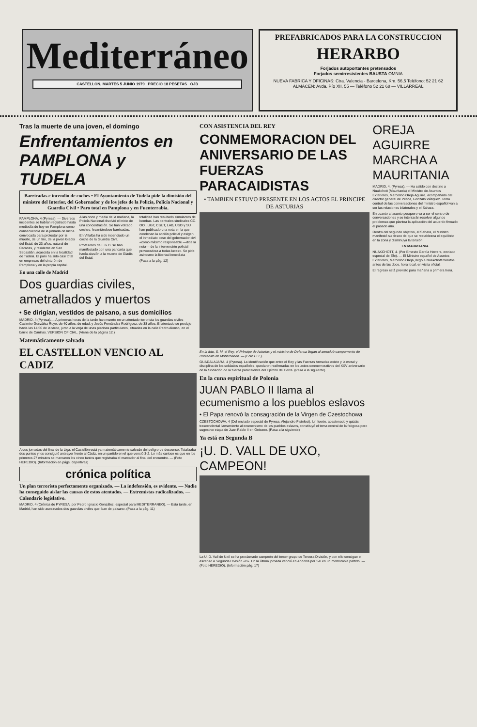Mediterráneo
CASTELLON, MARTES 5 JUNIO 1979 PRECIO 18 PESETAS OJD
PREFABRICADOS PARA LA CONSTRUCCION
HERARBO
Forjados autoportantes pretensados
Forjados semirresistentes BAUSTA OMNIA
NUEVA FABRICA Y OFICINAS: Ctra. Valencia - Barcelona, Km. 56,5 Teléfono: 52 21 62
ALMACEN: Avda. Pío XII, 55 — Teléfono 52 21 68 — VILLARREAL
Tras la muerte de una joven, el domingo
Enfrentamientos en PAMPLONA y TUDELA
Barricadas e incendio de coches • El Ayuntamiento de Tudela pide la dimisión del ministro del Interior, del Gobernador y de los jefes de la Policía, Policía Nacional y Guardia Civil • Paro total en Pamplona y en Fuenterrabía.
PAMPLONA, 4 (Pyresa). — Diversos incidentes se habían registrado hasta mediodía de hoy en Pamplona como consecuencia de la jornada de lucha convocada para protestar por la muerte, de un tiro, de la joven Gladis del Estal, de 23 años, natural de Caracas, y residente en San Sebastián, acaecida en la localidad de Tudela. El paro ha sido casi total en empresas del cinturón de Pamplona y en la propia capital.
A las once y media de la mañana, la Policía Nacional disolvió el inicio de una concentración. Se han volcado coches, levantándose barricadas.
En Villalba ha sido incendiado un coche de la Guardia Civil.
Profesores de E.G.B. se han manifestado con una pancarta que hacía alusión a la muerte de Gladis del Estal.
totalidad han resultado simulacros de bombas. Las centrales sindicales CC. OO., UGT, CSUT, LAB, USO y SU han publicado una nota en la que condenan la acción policial y exigen el inmediato cese del gobernador civil «como máximo responsable —dice la nota— de la intervención policial provocadora a todas luces». Se pide asimismo la libertad inmediata
(Pasa a la pág. 12)
En una calle de Madrid
Dos guardias civiles, ametrallados y muertos
• Se dirigían, vestidos de paisano, a sus domicilios
MADRID, 4 (Pyresa).— A primeras horas de la tarde han muerto en un atentado terrorista los guardias civiles Casimiro González Royo, de 40 años, de edad, y Jesús Fernández Rodríguez, de 38 años. El atentado se produjo hacia las 14,50 de la tarde, junto a la verja de unas piscinas particulares, situadas en la calle Pedro Alonso, en el barrio de Canillas. VERSION OFICIAL. (Viene de la página 12.)
Matemáticamente salvado
EL CASTELLON VENCIO AL CADIZ
A dos jornadas del final de la Liga, el Castellón está ya matemáticamente salvado del peligro de descenso. Totalizaba dos puntos y los consiguió anteayer frente al Cádiz, en un partido en el que venció 3-2. Lo más curioso es que en los primeros 27 minutos se marcaron los cinco tantos que registraba el marcador al final del encuentro. — (Foto HEREDIO). (Información en págs. deportivas)
crónica política
Un plan terrorista perfectamente organizado. — La indefensión, es evidente. — Nadie ha conseguido aislar las causas de estos atentados. — Extremistas radicalizados. — Calendario legislativo.
MADRID, 4 (Crónica de PYRESA, por Pedro Ignacio González, especial para MEDITERRANEO). — Esta tarde, en Madrid, han sido asesinados dos guardias civiles que iban de paisano. (Pasa a la pág. 11)
CON ASISTENCIA DEL REY
CONMEMORACION DEL ANIVERSARIO DE LAS FUERZAS PARACAIDISTAS
• TAMBIEN ESTUVO PRESENTE EN LOS ACTOS EL PRINCIPE DE ASTURIAS
En la foto, S. M. el Rey, el Príncipe de Asturias y el ministro de Defensa llegan al aeroclub-campamento de Robledillo de Mohernando. — (Foto EFE).
GUADALAJARA, 4 (Pyresa). La identificación que entre el Rey y las Fuerzas Armadas existe y la moral y disciplina de los soldados españoles, quedaron reafirmadas en los actos conmemorativos del XXV aniversario de la fundación de la fuerza paracaidista del Ejército de Tierra. (Pasa a la siguiente)
En la cuna espiritual de Polonia
JUAN PABLO II llama al ecumenismo a los pueblos eslavos
• El Papa renovó la consagración de la Virgen de Czestochowa
CZESTOCHOWA, 4 (Del enviado especial de Pyresa, Alejandro Pistolesi). Un fuerte, apasionado y quizás trascendental llamamiento al ecumenismo de los pueblos eslavos, constituyó el tema central de la fatigosa pero sugestivo etapa de Juan Pablo II en Gniezno. (Pasa a la siguiente)
Ya está en Segunda B
¡U. D. VALL DE UXO, CAMPEON!
La U. D. Vall de Uxó se ha proclamado campeón del tercer grupo de Tercera División, y con ello consigue el ascenso a Segunda División «B». En la última jornada venció en Andorra por 1-0 en un memorable partido. — (Foto HEREDIO). (Información pág. 17)
OREJA AGUIRRE MARCHA A MAURITANIA
MADRID, 4. (Pyresa). — Ha salido con destino a Nuakchott (Mauritania) el Ministro de Asuntos Exteriores, Marcelino Oreja Aguirre, acompañado del director general de Pesca, Gonzalo Vázquez. Tema central de las conversaciones del ministro español van a ser las relaciones bilaterales y el Sahara.
En cuanto al asunto pesquero va a ser el centro de conversaciones y se intentarán resolver algunos problemas que plantea la aplicación del acuerdo firmado el pasado año.
Dentro del segundo objetivo, el Sahara, el Ministro manifestó su deseo de que se restablezca el equilibrio en la zona y disminuya la tensión.
EN MAURITANIA
NUAKCHOTT, 4. (Por Ernesto García Herrera, enviado especial de Efe). — El Ministro español de Asuntos Exteriores, Marcelino Oreja, llegó a Nuakchott minutos antes de las doce, hora local, en visita oficial.
El regreso está previsto para mañana a primera hora.